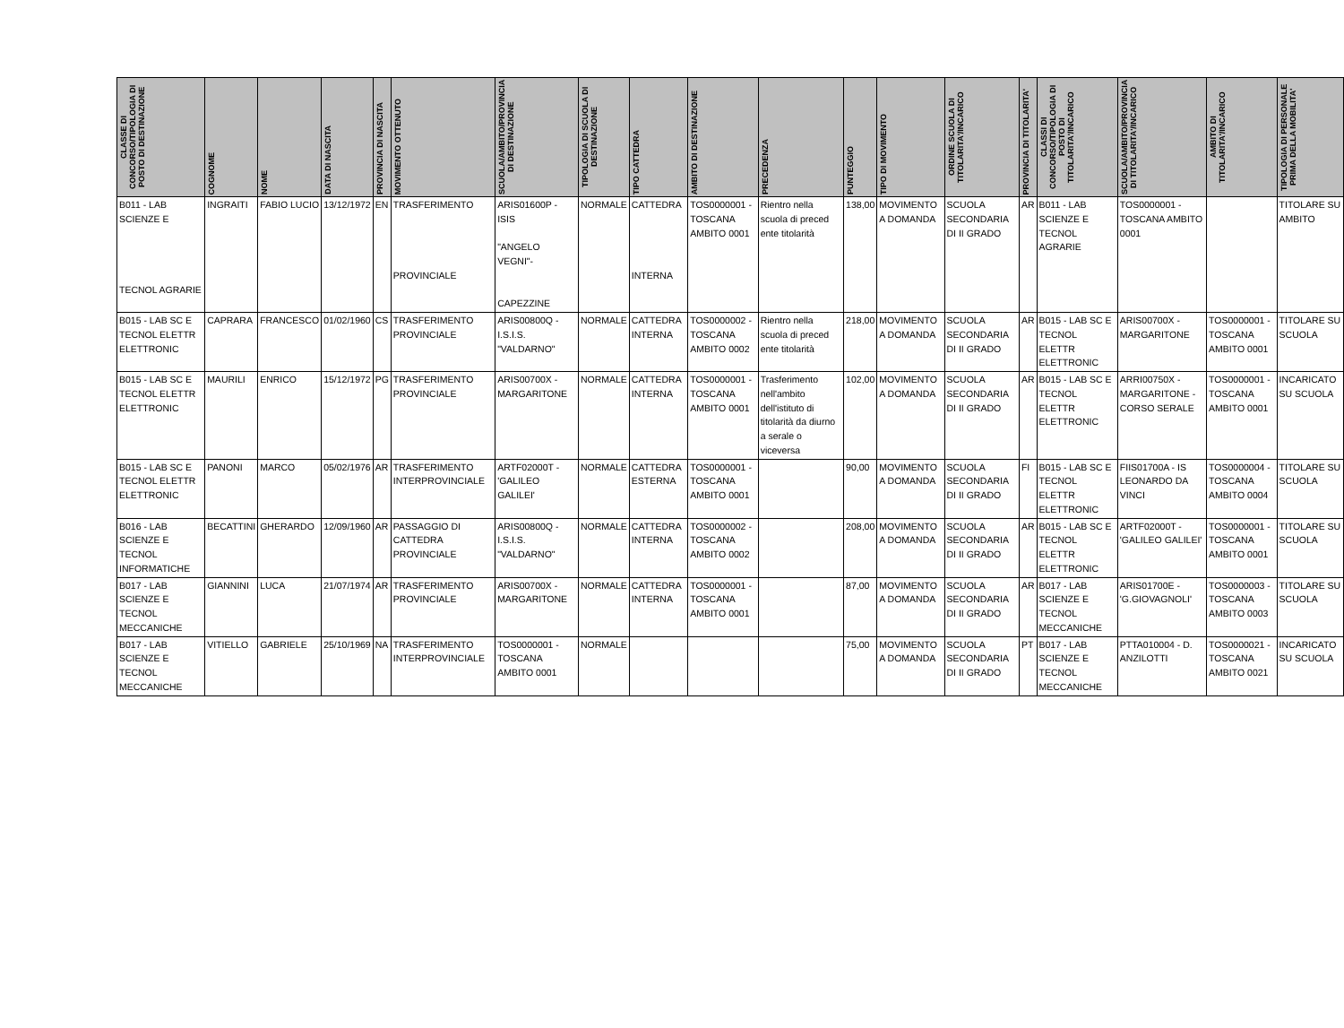| CLASSE DI CONCORSO/TIPOLOGIA DI POSTO DI DESTINAZIONE | COGNOME | NOME | DATA DI NASCITA | PROVINCIA DI NASCITA | MOVIMENTO OTTENUTO | SCUOLA/AMBITO/PROVINCIA DI DESTINAZIONE | TIPOLOGIA DI SCUOLA DI DESTINAZIONE | TIPO CATTEDRA | AMBITO DI DESTINAZIONE | PRECEDENZA | PUNTEGGIO | TIPO DI MOVIMENTO | ORDINE SCUOLA DI TITOLARITA'/INCARICO | PROVINCIA DI TITOLARITA' | CLASSI DI CONCORSO/TIPOLOGIA DI POSTO DI TITOLARITA'/INCARICO | SCUOLA/AMBITO/PROVINCIA DI TITOLARITA'/INCARICO | AMBITO DI TITOLARITA'/INCARICO | TIPOLOGIA DI PERSONALE PRIMA DELLA MOBILITA' |
| --- | --- | --- | --- | --- | --- | --- | --- | --- | --- | --- | --- | --- | --- | --- | --- | --- | --- | --- |
| B011 - LAB SCIENZE E TECNOL AGRARIE | INGRAITI | FABIO LUCIO | 13/12/1972 | EN | TRASFERIMENTO PROVINCIALE | ARIS01600P - ISIS "ANGELO VEGNI"- CAPEZZINE | NORMALE | CATTEDRA INTERNA | TOS0000001 - TOSCANA AMBITO 0001 | Rientro nella scuola di preced ente titolarità | 138,00 | MOVIMENTO A DOMANDA | SCUOLA SECONDARIA DI II GRADO | AR | B011 - LAB SCIENZE E TECNOL AGRARIE | TOS0000001 - TOSCANA AMBITO 0001 | | TITOLARE SU AMBITO |
| B015 - LAB SC E TECNOL ELETTR ELETTRONIC | CAPRARA | FRANCESCO | 01/02/1960 | CS | TRASFERIMENTO PROVINCIALE | ARIS00800Q - I.S.I.S. "VALDARNO" | NORMALE | CATTEDRA INTERNA | TOS0000002 - TOSCANA AMBITO 0002 | Rientro nella scuola di preced ente titolarità | 218,00 | MOVIMENTO A DOMANDA | SCUOLA SECONDARIA DI II GRADO | AR | B015 - LAB SC E TECNOL ELETTR ELETTRONIC | ARIS00700X - MARGARITONE | TOS0000001 - TOSCANA AMBITO 0001 | TITOLARE SU SCUOLA |
| B015 - LAB SC E TECNOL ELETTR ELETTRONIC | MAURILI | ENRICO | 15/12/1972 | PG | TRASFERIMENTO PROVINCIALE | ARIS00700X - MARGARITONE | NORMALE | CATTEDRA INTERNA | TOS0000001 - TOSCANA AMBITO 0001 | Trasferimento nell'ambito dell'istituto di titolarità da diurno a serale o viceversa | 102,00 | MOVIMENTO A DOMANDA | SCUOLA SECONDARIA DI II GRADO | AR | B015 - LAB SC E TECNOL ELETTR ELETTRONIC | ARRI00750X - MARGARITONE - CORSO SERALE | TOS0000001 - TOSCANA AMBITO 0001 | INCARICATO SU SCUOLA |
| B015 - LAB SC E TECNOL ELETTR ELETTRONIC | PANONI | MARCO | 05/02/1976 | AR | TRASFERIMENTO INTERPROVINCIALE | ARTF02000T - 'GALILEO GALILEI' | NORMALE | CATTEDRA ESTERNA | TOS0000001 - TOSCANA AMBITO 0001 | | 90,00 | MOVIMENTO A DOMANDA | SCUOLA SECONDARIA DI II GRADO | FI | B015 - LAB SC E TECNOL ELETTR ELETTRONIC | FIIS01700A - IS LEONARDO DA VINCI | TOS0000004 - TOSCANA AMBITO 0004 | TITOLARE SU SCUOLA |
| B016 - LAB SCIENZE E TECNOL INFORMATICHE | BECATTINI | GHERARDO | 12/09/1960 | AR | PASSAGGIO DI CATTEDRA PROVINCIALE | ARIS00800Q - I.S.I.S. "VALDARNO" | NORMALE | CATTEDRA INTERNA | TOS0000002 - TOSCANA AMBITO 0002 | | 208,00 | MOVIMENTO A DOMANDA | SCUOLA SECONDARIA DI II GRADO | AR | B015 - LAB SC E TECNOL ELETTR ELETTRONIC | ARTF02000T - 'GALILEO GALILEI' | TOS0000001 - TOSCANA AMBITO 0001 | TITOLARE SU SCUOLA |
| B017 - LAB SCIENZE E TECNOL MECCANICHE | GIANNINI | LUCA | 21/07/1974 | AR | TRASFERIMENTO PROVINCIALE | ARIS00700X - MARGARITONE | NORMALE | CATTEDRA INTERNA | TOS0000001 - TOSCANA AMBITO 0001 | | 87,00 | MOVIMENTO A DOMANDA | SCUOLA SECONDARIA DI II GRADO | AR | B017 - LAB SCIENZE E TECNOL MECCANICHE | ARIS01700E - 'G.GIOVAGNOLI' | TOS0000003 - TOSCANA AMBITO 0003 | TITOLARE SU SCUOLA |
| B017 - LAB SCIENZE E TECNOL MECCANICHE | VITIELLO | GABRIELE | 25/10/1969 | NA | TRASFERIMENTO INTERPROVINCIALE | TOS0000001 - TOSCANA AMBITO 0001 | NORMALE | | | | 75,00 | MOVIMENTO A DOMANDA | SCUOLA SECONDARIA DI II GRADO | PT | B017 - LAB SCIENZE E TECNOL MECCANICHE | PTTA010004 - D. ANZILOTTI | TOS0000021 - TOSCANA AMBITO 0021 | INCARICATO SU SCUOLA |